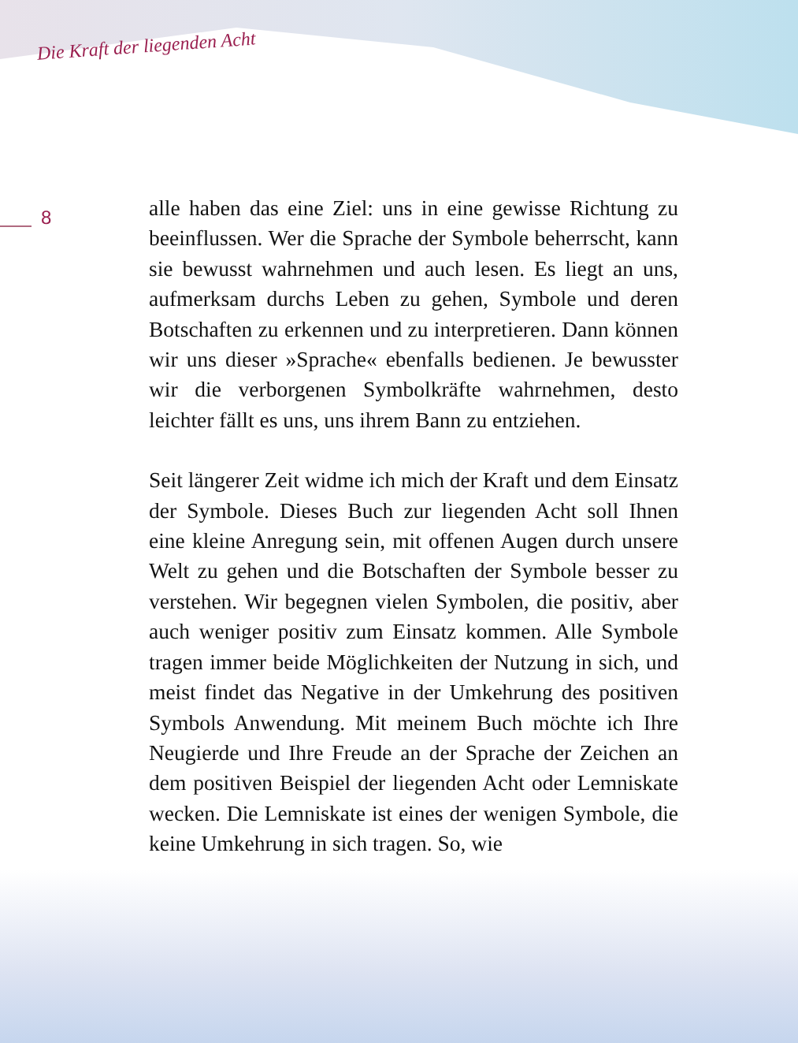Die Kraft der liegenden Acht
8
alle haben das eine Ziel: uns in eine gewisse Richtung zu beeinflussen. Wer die Sprache der Symbole beherrscht, kann sie bewusst wahrnehmen und auch lesen. Es liegt an uns, aufmerksam durchs Leben zu gehen, Symbole und deren Botschaften zu erkennen und zu interpretieren. Dann können wir uns dieser »Sprache« ebenfalls bedienen. Je bewusster wir die verborgenen Symbolkräfte wahrnehmen, desto leichter fällt es uns, uns ihrem Bann zu entziehen.
Seit längerer Zeit widme ich mich der Kraft und dem Einsatz der Symbole. Dieses Buch zur liegenden Acht soll Ihnen eine kleine Anregung sein, mit offenen Augen durch unsere Welt zu gehen und die Botschaften der Symbole besser zu verstehen. Wir begegnen vielen Symbolen, die positiv, aber auch weniger positiv zum Einsatz kommen. Alle Symbole tragen immer beide Möglichkeiten der Nutzung in sich, und meist findet das Negative in der Umkehrung des positiven Symbols Anwendung. Mit meinem Buch möchte ich Ihre Neugierde und Ihre Freude an der Sprache der Zeichen an dem positiven Beispiel der liegenden Acht oder Lemniskate wecken. Die Lemniskate ist eines der wenigen Symbole, die keine Umkehrung in sich tragen. So, wie